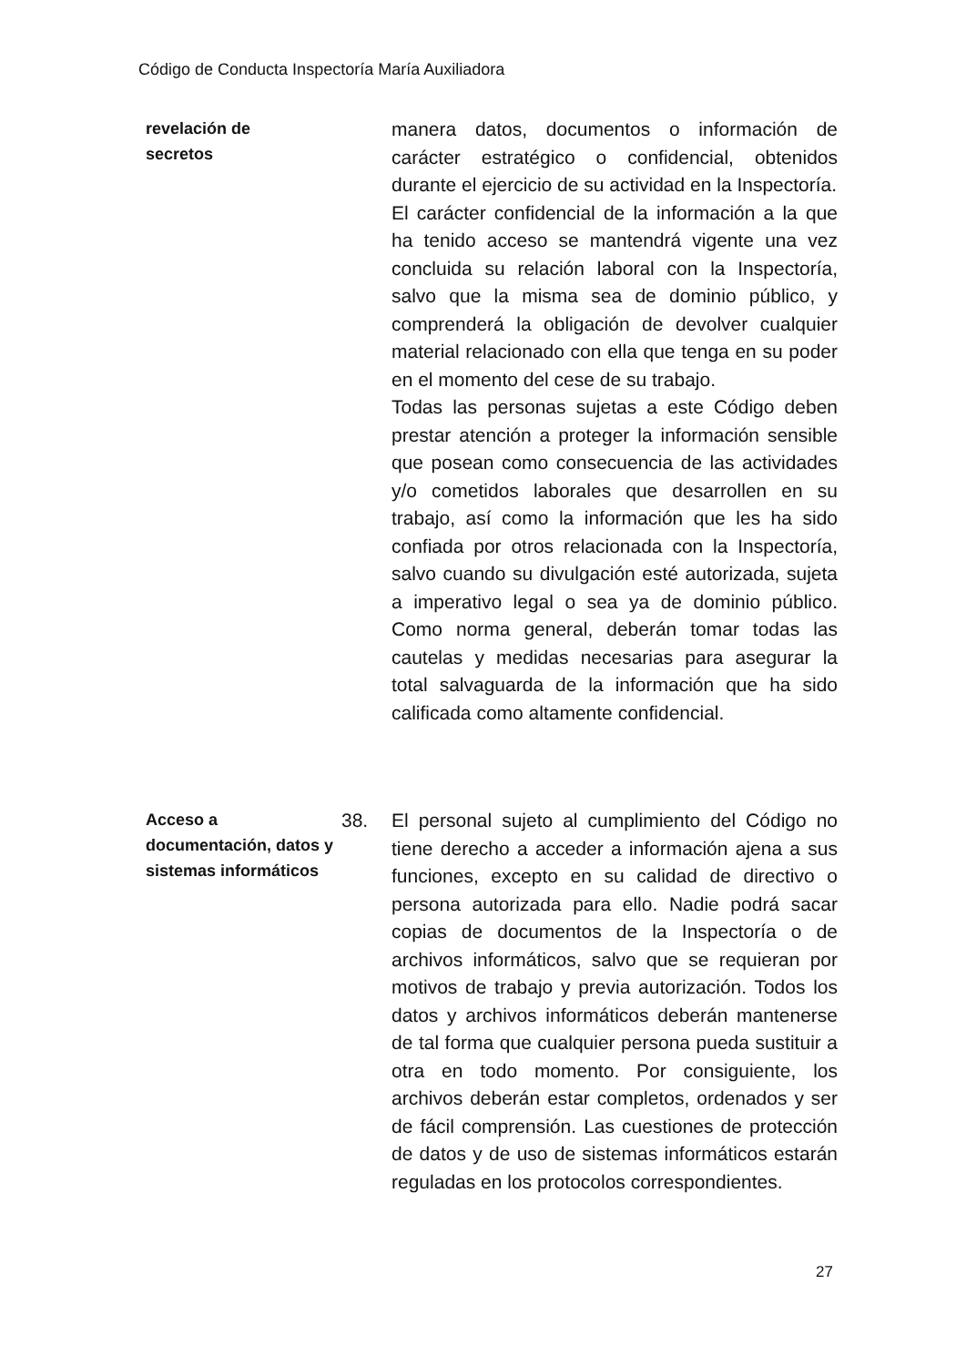Código de Conducta Inspectoría María Auxiliadora
revelación de
secretos
manera datos, documentos o información de carácter estratégico o confidencial, obtenidos durante el ejercicio de su actividad en la Inspectoría.
El carácter confidencial de la información a la que ha tenido acceso se mantendrá vigente una vez concluida su relación laboral con la Inspectoría, salvo que la misma sea de dominio público, y comprenderá la obligación de devolver cualquier material relacionado con ella que tenga en su poder en el momento del cese de su trabajo.
Todas las personas sujetas a este Código deben prestar atención a proteger la información sensible que posean como consecuencia de las actividades y/o cometidos laborales que desarrollen en su trabajo, así como la información que les ha sido confiada por otros relacionada con la Inspectoría, salvo cuando su divulgación esté autorizada, sujeta a imperativo legal o sea ya de dominio público. Como norma general, deberán tomar todas las cautelas y medidas necesarias para asegurar la total salvaguarda de la información que ha sido calificada como altamente confidencial.
Acceso a documentación, datos y sistemas informáticos
38. El personal sujeto al cumplimiento del Código no tiene derecho a acceder a información ajena a sus funciones, excepto en su calidad de directivo o persona autorizada para ello. Nadie podrá sacar copias de documentos de la Inspectoría o de archivos informáticos, salvo que se requieran por motivos de trabajo y previa autorización. Todos los datos y archivos informáticos deberán mantenerse de tal forma que cualquier persona pueda sustituir a otra en todo momento. Por consiguiente, los archivos deberán estar completos, ordenados y ser de fácil comprensión. Las cuestiones de protección de datos y de uso de sistemas informáticos estarán reguladas en los protocolos correspondientes.
27